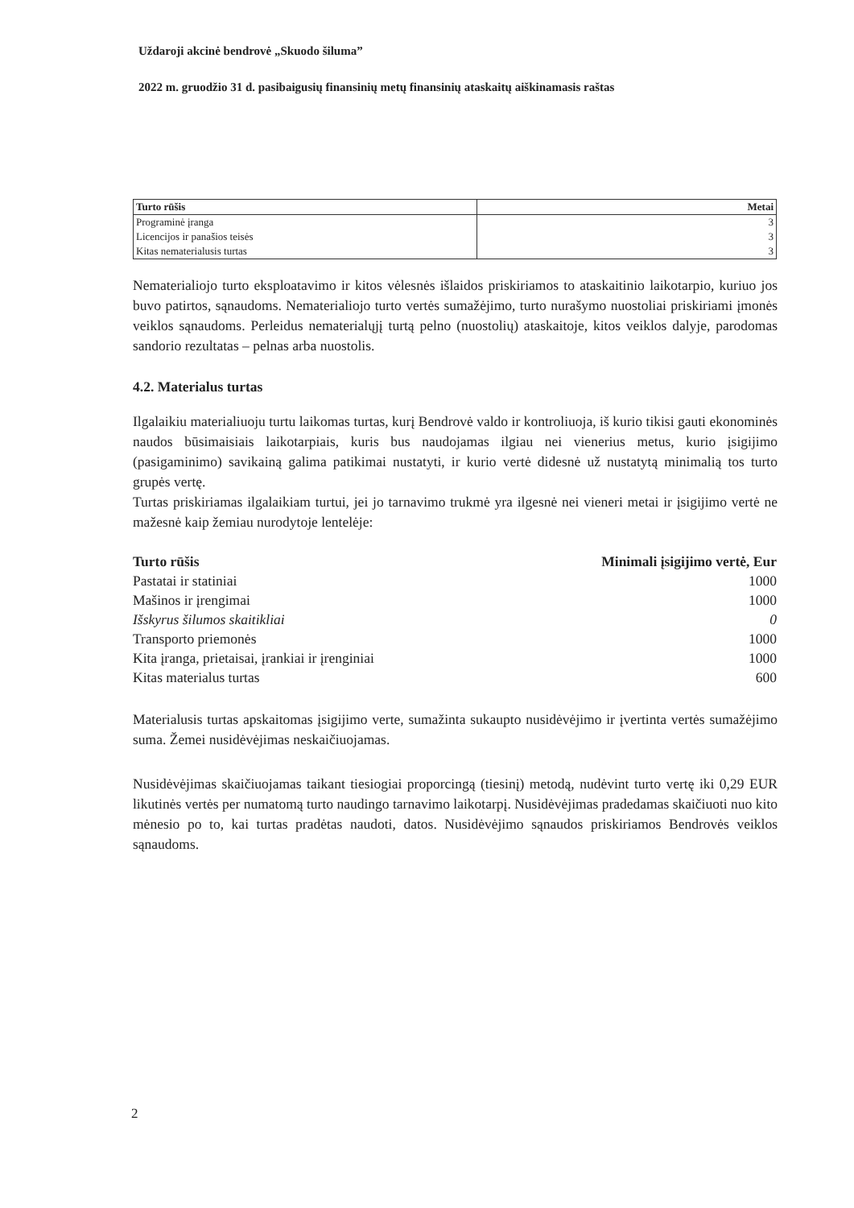Uždaroji akcinė bendrovė „Skuodo šiluma”
2022 m. gruodžio 31 d. pasibaigusių finansinių metų finansinių ataskaitų aiškinamasis raštas
| Turto rūšis | Metai |
| Programinė įranga | 3 |
| Licencijos ir panašios teisės | 3 |
| Kitas nematerialusis turtas | 3 |
Nematerialiojo turto eksploatavimo ir kitos vėlesnės išlaidos priskiriamos to ataskaitinio laikotarpio, kuriuo jos buvo patirtos, sąnaudoms. Nematerialiojo turto vertės sumažėjimo, turto nurašymo nuostoliai priskiriami įmonės veiklos sąnaudoms. Perleidus nematerialųjį turtą pelno (nuostolių) ataskaitoje, kitos veiklos dalyje, parodomas sandorio rezultatas – pelnas arba nuostolis.
4.2. Materialus turtas
Ilgalaikiu materialiuoju turtu laikomas turtas, kurį Bendrovė valdo ir kontroliuoja, iš kurio tikisi gauti ekonominės naudos būsimaisiais laikotarpiais, kuris bus naudojamas ilgiau nei vienerius metus, kurio įsigijimo (pasigaminimo) savikainą galima patikimai nustatyti, ir kurio vertė didesnė už nustatytą minimalią tos turto grupės vertę.
Turtas priskiriamas ilgalaikiam turtui, jei jo tarnavimo trukmė yra ilgesnė nei vieneri metai ir įsigijimo vertė ne mažesnė kaip žemiau nurodytoje lentelėje:
| Turto rūšis | Minimali įsigijimo vertė, Eur |
| --- | --- |
| Pastatai ir statiniai | 1000 |
| Mašinos ir įrengimai | 1000 |
| Išskyrus šilumos skaitikliai | 0 |
| Transporto priemonės | 1000 |
| Kita įranga, prietaisai, įrankiai ir įrenginiai | 1000 |
| Kitas materialus turtas | 600 |
Materialusis turtas apskaitomas įsigijimo verte, sumažinta sukaupto nusidėvėjimo ir įvertinta vertės sumažėjimo suma. Žemei nusidėvėjimas neskaičiuojamas.
Nusidėvėjimas skaičiuojamas taikant tiesiogiai proporcingą (tiesinį) metodą, nudėvint turto vertę iki 0,29 EUR likutinės vertės per numatomą turto naudingo tarnavimo laikotarpį. Nusidėvėjimas pradedamas skaičiuoti nuo kito mėnesio po to, kai turtas pradėtas naudoti, datos. Nusidėvėjimo sąnaudos priskiriamos Bendrovės veiklos sąnaudoms.
2